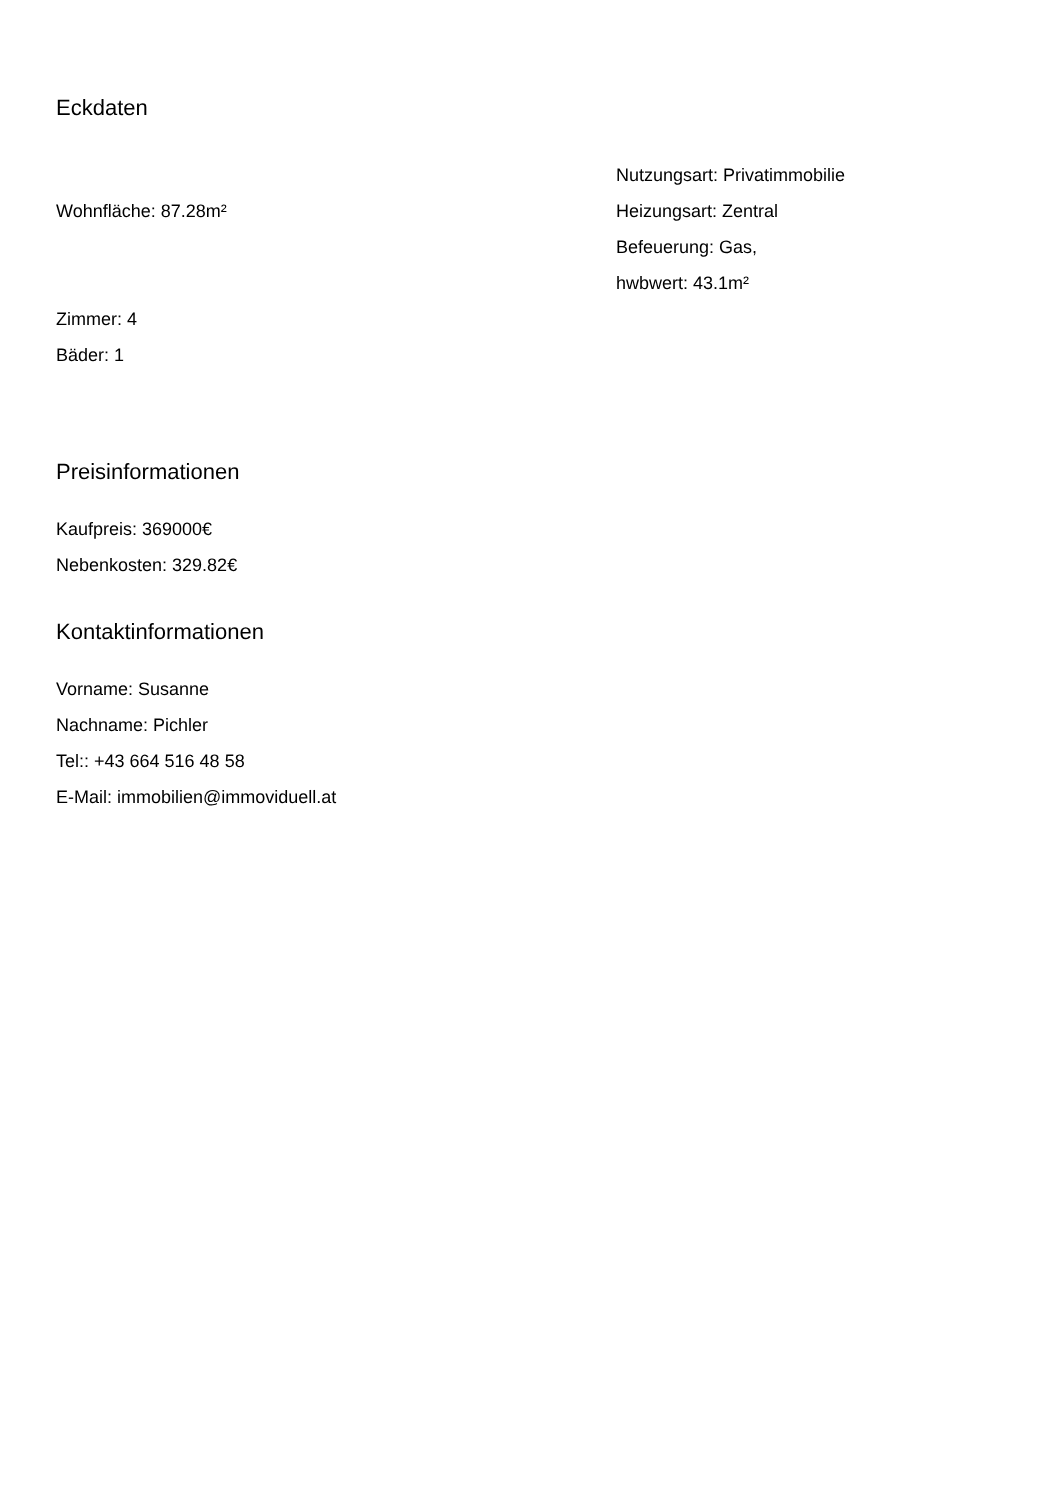Eckdaten
Wohnfläche: 87.28m²
Zimmer: 4
Bäder: 1
Nutzungsart: Privatimmobilie
Heizungsart: Zentral
Befeuerung: Gas,
hwbwert: 43.1m²
Preisinformationen
Kaufpreis: 369000€
Nebenkosten: 329.82€
Kontaktinformationen
Vorname: Susanne
Nachname: Pichler
Tel:: +43 664 516 48 58
E-Mail: immobilien@immoviduell.at